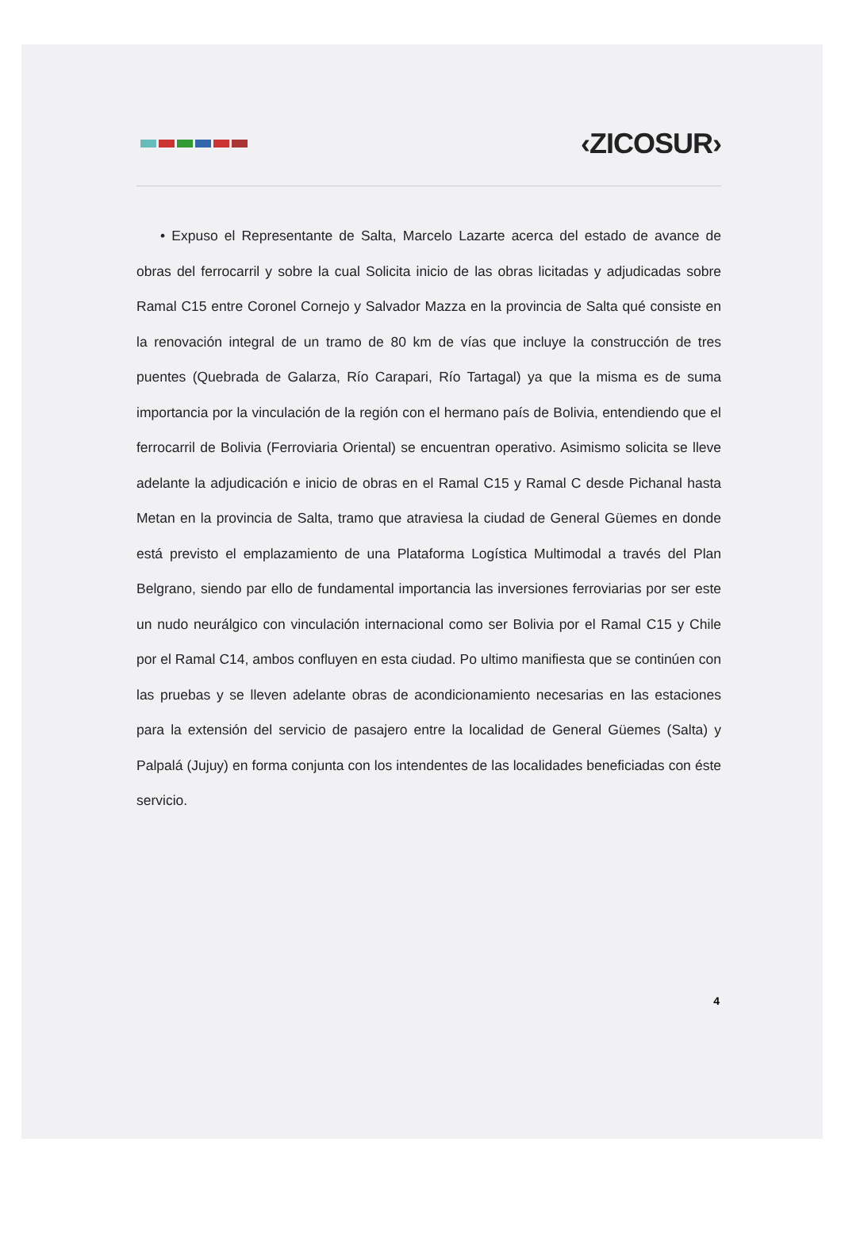‹ZICOSUR›
• Expuso el Representante de Salta, Marcelo Lazarte acerca del estado de avance de obras del ferrocarril y sobre la cual Solicita inicio de las obras licitadas y adjudicadas sobre Ramal C15 entre Coronel Cornejo y Salvador Mazza en la provincia de Salta qué consiste en la renovación integral de un tramo de 80 km de vías que incluye la construcción de tres puentes (Quebrada de Galarza, Río Carapari, Río Tartagal) ya que la misma es de suma importancia por la vinculación de la región con el hermano país de Bolivia, entendiendo que el ferrocarril de Bolivia (Ferroviaria Oriental) se encuentran operativo. Asimismo solicita se lleve adelante la adjudicación e inicio de obras en el Ramal C15 y Ramal C desde Pichanal hasta Metan en la provincia de Salta, tramo que atraviesa la ciudad de General Güemes en donde está previsto el emplazamiento de una Plataforma Logística Multimodal a través del Plan Belgrano, siendo par ello de fundamental importancia las inversiones ferroviarias por ser este un nudo neurálgico con vinculación internacional como ser Bolivia por el Ramal C15 y Chile por el Ramal C14, ambos confluyen en esta ciudad. Po ultimo manifiesta que se continúen con las pruebas y se lleven adelante obras de acondicionamiento necesarias en las estaciones para la extensión del servicio de pasajero entre la localidad de General Güemes (Salta) y Palpalá (Jujuy) en forma conjunta con los intendentes de las localidades beneficiadas con éste servicio.
4